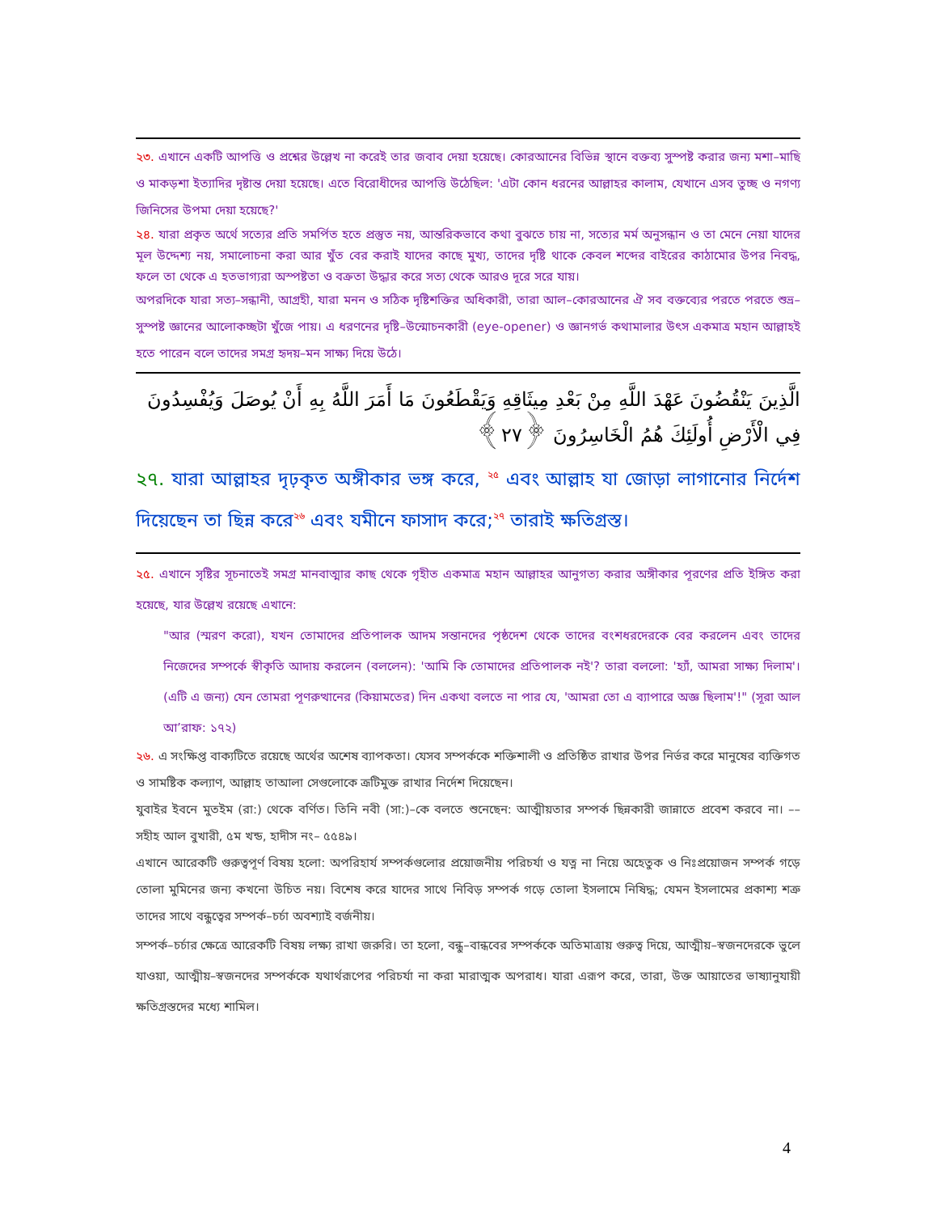২৩. এখানে একটি আপত্তি ও প্রশ্নের উল্লেখ না করেই তার জবাব দেয়া হয়েছে। কোরআনের বিভিন্ন স্থানে বক্তব্য সুস্পষ্ট করার জন্য মশা–মাছি ও মাকড়শা ইত্যাদির দৃষ্টান্ত দেয়া হয়েছে। এতে বিরোধীদের আপত্তি উঠেছিল: 'এটা কোন ধরনের আল্লাহর কালাম, যেখানে এসব তুচ্ছ ও নগণ্য জিনিসের উপমা দেয়া হয়েছে?'
২৪. যারা প্রকৃত অর্থে সত্যের প্রতি সমর্পিত হতে প্রস্তুত নয়, আন্তরিকভাবে কথা বুঝতে চায় না, সত্যের মর্ম অনুসন্ধান ও তা মেনে নেয়া যাদের মূল উদ্দেশ্য নয়, সমালোচনা করা আর খুঁত বের করাই যাদের কাছে মুখ্য, তাদের দৃষ্টি থাকে কেবল শব্দের বাইরের কাঠামোর উপর নিবদ্ধ, ফলে তা থেকে এ হতভাগ্যরা অস্পষ্টতা ও বক্রতা উদ্ধার করে সত্য থেকে আরও দূরে সরে যায়।
অপরদিকে যারা সত্য–সন্ধানী, আগ্রহী, যারা মনন ও সঠিক দৃষ্টিশক্তির অধিকারী, তারা আল–কোরআনের ঐ সব বক্তব্যের পরতে পরতে শুভ্র–সুস্পষ্ট জ্ঞানের আলোকচ্ছটা খুঁজে পায়। এ ধরণনের দৃষ্টি–উন্মোচনকারী (eye-opener) ও জ্ঞানগর্ভ কথামালার উৎস একমাত্র মহান আল্লাহই হতে পারেন বলে তাদের সমগ্র হৃদয়–মন সাক্ষ্য দিয়ে উঠে।
الَّذِينَ يَنْقُضُونَ عَهْدَ اللَّهِ مِنْ بَعْدِ مِيثَاقِهِ وَيَقْطَعُونَ مَا أَمَرَ اللَّهُ بِهِ أَنْ يُوصَلَ وَيُفْسِدُونَ فِي الْأَرْضِ أُولَئِكَ هُمُ الْخَاسِرُونَ ﴿٢٧﴾
২৭. যারা আল্লাহর দৃঢ়কৃত অঙ্গীকার ভঙ্গ করে, <sup>২৫</sup> এবং আল্লাহ যা জোড়া লাগানোর নির্দেশ দিয়েছেন তা ছিন্ন করে<sup>২৬</sup> এবং যমীনে ফাসাদ করে;<sup>২৭</sup> তারাই ক্ষতিগ্রস্ত।
২৫. এখানে সৃষ্টির সূচনাতেই সমগ্র মানবাত্মার কাছ থেকে গৃহীত একমাত্র মহান আল্লাহর আনুগত্য করার অঙ্গীকার পূরণের প্রতি ইঙ্গিত করা হয়েছে, যার উল্লেখ রয়েছে এখানে:
"আর (স্মরণ করো), যখন তোমাদের প্রতিপালক আদম সন্তানদের পৃষ্ঠদেশ থেকে তাদের বংশধরদেরকে বের করলেন এবং তাদের নিজেদের সম্পর্কে স্বীকৃতি আদায় করলেন (বললেন): 'আমি কি তোমাদের প্রতিপালক নই'? তারা বললো: 'হ্যাঁ, আমরা সাক্ষ্য দিলাম'। (এটি এ জন্য) যেন তোমরা পূণরুত্থানের (কিয়ামতের) দিন একথা বলতে না পার যে, 'আমরা তো এ ব্যাপারে অজ্ঞ ছিলাম'!" (সূরা আল আ’রাফ: ১৭২)
২৬. এ সংক্ষিপ্ত বাক্যটিতে রয়েছে অর্থের অশেষ ব্যাপকতা। যেসব সম্পর্ককে শক্তিশালী ও প্রতিষ্ঠিত রাখার উপর নির্ভর করে মানুষের ব্যক্তিগত ও সামষ্টিক কল্যাণ, আল্লাহ তাআলা সেগুলোকে ত্রূটিমুক্ত রাখার নির্দেশ দিয়েছেন।
যুবাইর ইবনে মুতইম (রা:) থেকে বর্ণিত। তিনি নবী (সা:)–কে বলতে শুনেছেন: আত্মীয়তার সম্পর্ক ছিন্নকারী জান্নাতে প্রবেশ করবে না। –– সহীহ আল বুখারী, ৫ম খন্ড, হাদীস নং– ৫৫৪৯।
এখানে আরেকটি গুরুত্বপূর্ণ বিষয় হলো: অপরিহার্য সম্পর্কগুলোর প্রয়োজনীয় পরিচর্যা ও যত্ন না নিয়ে অহেতুক ও নিঃপ্রয়োজন সম্পর্ক গড়ে তোলা মুমিনের জন্য কখনো উচিত নয়। বিশেষ করে যাদের সাথে নিবিড় সম্পর্ক গড়ে তোলা ইসলামে নিষিদ্ধ; যেমন ইসলামের প্রকাশ্য শত্রু তাদের সাথে বন্ধুত্বের সম্পর্ক–চর্চা অবশ্যাই বর্জনীয়।
সম্পর্ক–চর্চার ক্ষেত্রে আরেকটি বিষয় লক্ষ্য রাখা জরুরি। তা হলো, বন্ধু–বান্ধবের সম্পর্ককে অতিমাত্রায় গুরুত্ব দিয়ে, আত্মীয়–স্বজনদেরকে ভুলে যাওয়া, আত্মীয়–স্বজনদের সম্পর্ককে যথার্থরূপের পরিচর্যা না করা মারাত্মক অপরাধ। যারা এরূপ করে, তারা, উক্ত আয়াতের ভাষ্যানুযায়ী ক্ষতিগ্রস্তদের মধ্যে শামিল।
4